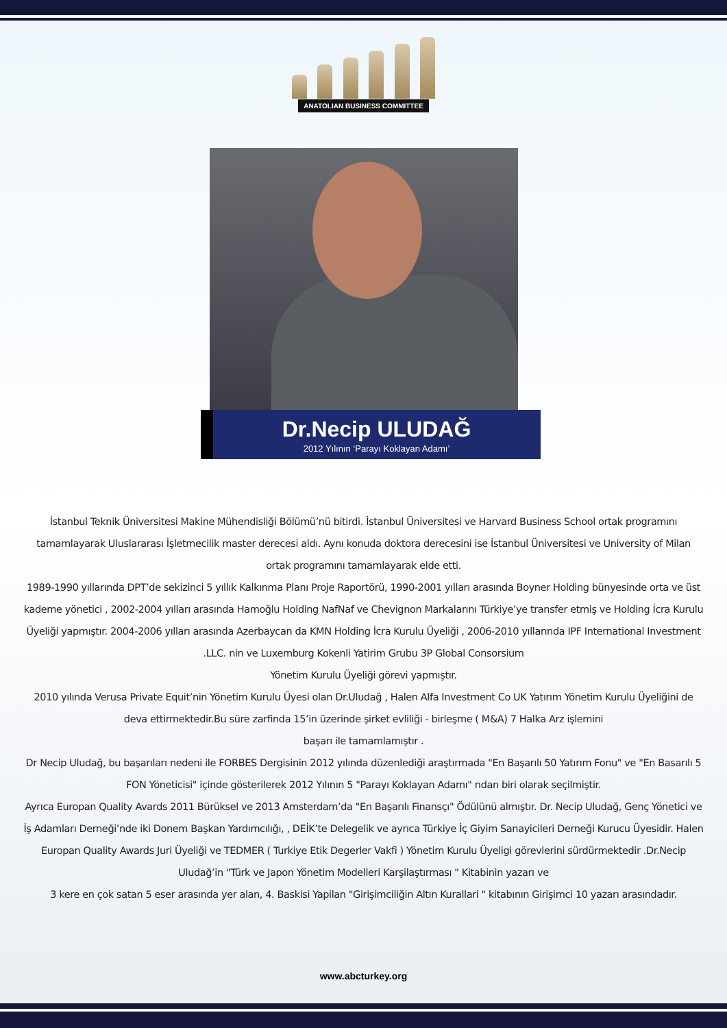ANATOLIAN BUSINESS COMMITTEE
Dr.Necip ULUDAĞ
2012 Yılının ‘Parayı Koklayan Adamı’
İstanbul Teknik Üniversitesi Makine Mühendisliği Bölümü’nü bitirdi. İstanbul Üniversitesi ve Harvard Business School ortak programını tamamlayarak Uluslararası İşletmecilik master derecesi aldı. Aynı konuda doktora derecesini ise İstanbul Üniversitesi ve University of Milan ortak programını tamamlayarak elde etti.
1989-1990 yıllarında DPT’de sekizinci 5 yıllık Kalkınma Planı Proje Raportörü, 1990-2001 yılları arasında Boyner Holding bünyesinde orta ve üst kademe yönetici , 2002-2004 yılları arasında Hamoğlu Holding NafNaf ve Chevignon Markalarını Türkiye’ye transfer etmiş ve Holding İcra Kurulu Üyeliği yapmıştır. 2004-2006 yılları arasında Azerbaycan da KMN Holding İcra Kurulu Üyeliği , 2006-2010 yıllarında IPF International Investment .LLC. nin ve Luxemburg Kokenli Yatirim Grubu 3P Global Consorsium
Yönetim Kurulu Üyeliği görevi yapmıştır.
2010 yılında Verusa Private Equit’nin Yönetim Kurulu Üyesi olan Dr.Uludağ , Halen Alfa Investment Co UK Yatırım Yönetim Kurulu Üyeliğini de deva ettirmektedir.Bu süre zarfinda 15’in üzerinde şirket evliliği - birleşme ( M&A) 7 Halka Arz işlemini
başarı ile tamamlamıştır .
Dr Necip Uludağ, bu başarıları nedeni ile FORBES Dergisinin 2012 yılında düzenlediği araştırmada "En Başarılı 50 Yatırım Fonu" ve "En Basarılı 5 FON Yöneticisi" içinde gösterilerek 2012 Yılının 5 "Parayı Koklayan Adamı" ndan biri olarak seçilmiştir.
Ayrıca Europan Quality Avards 2011 Bürüksel ve 2013 Amsterdam’da "En Başarılı Finansçı" Ödülünü almıştır. Dr. Necip Uludağ, Genç Yönetici ve İş Adamları Derneği’nde iki Donem Başkan Yardımcılığı, , DEİK’te Delegelik ve ayrıca Türkiye İç Giyim Sanayicileri Derneği Kurucu Üyesidir. Halen Europan Quality Awards Juri Üyeliği ve TEDMER ( Turkiye Etik Degerler Vakfi ) Yönetim Kurulu Üyeligi görevlerini sürdürmektedir .Dr.Necip Uludağ’in "Türk ve Japon Yönetim Modelleri Karşilaştırması " Kitabinin yazarı ve
3 kere en çok satan 5 eser arasında yer alan, 4. Baskisi Yapilan "Girişimciliğin Altın Kurallari " kitabının Girişimci 10 yazarı arasındadır.
www.abcturkey.org